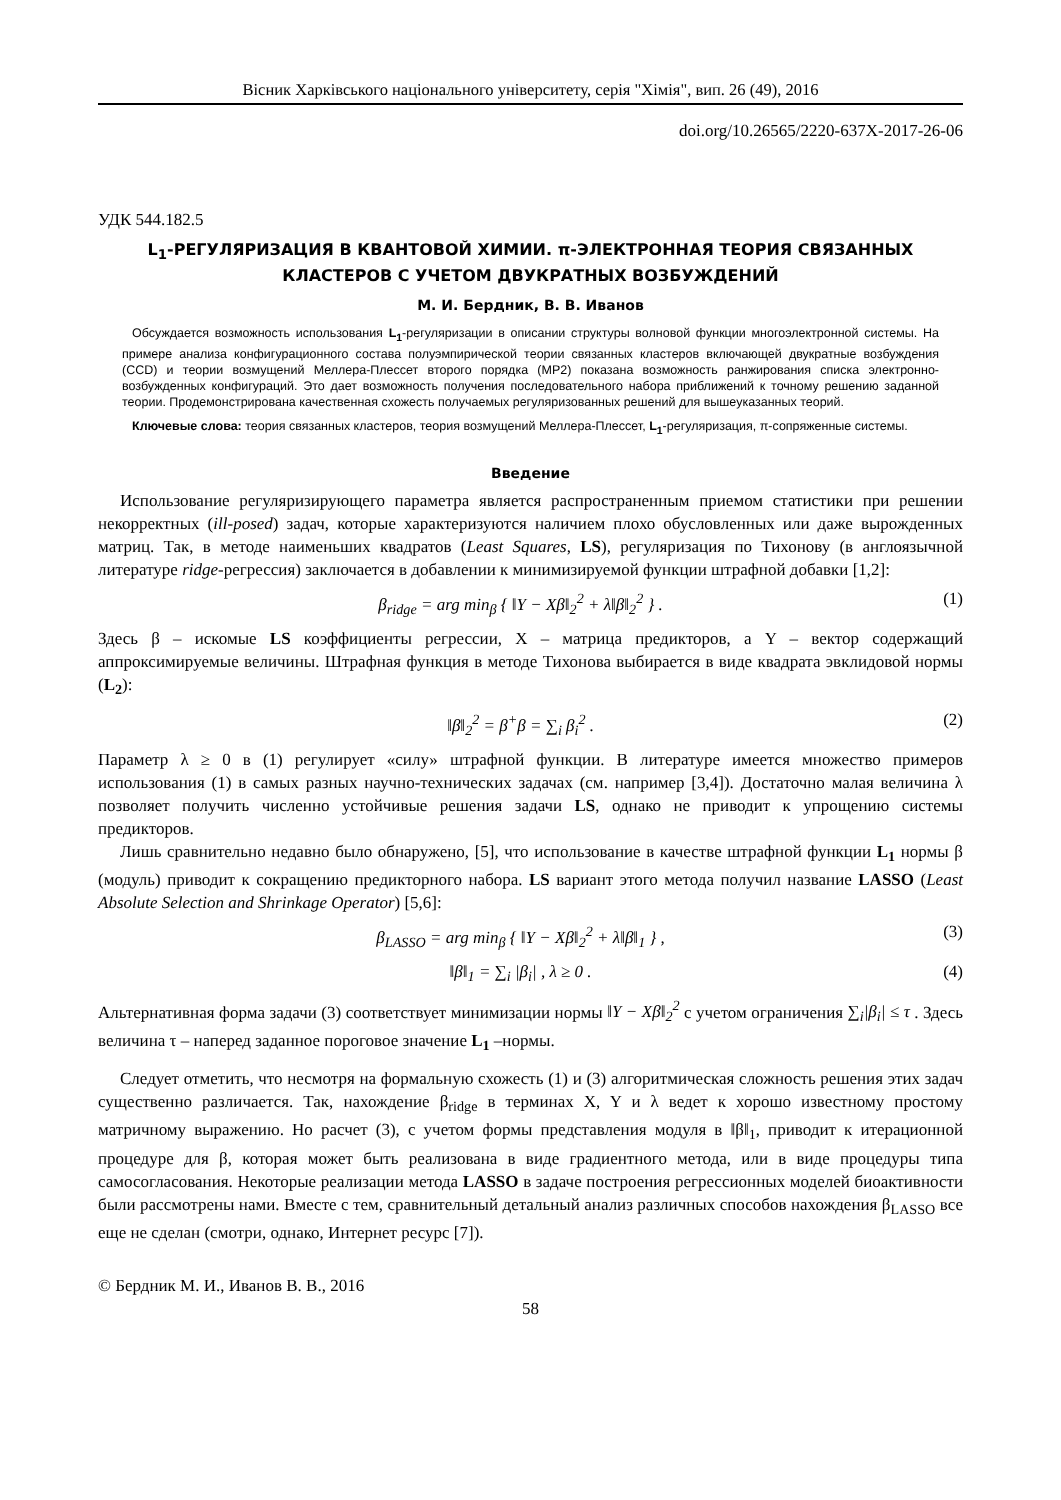Вісник Харківського національного університету, серія "Хімія", вип. 26 (49), 2016
doi.org/10.26565/2220-637X-2017-26-06
УДК 544.182.5
L<sub>1</sub>-РЕГУЛЯРИЗАЦИЯ В КВАНТОВОЙ ХИМИИ. π-ЭЛЕКТРОННАЯ ТЕОРИЯ СВЯЗАННЫХ КЛАСТЕРОВ С УЧЕТОМ ДВУКРАТНЫХ ВОЗБУЖДЕНИЙ
М. И. Бердник, В. В. Иванов
Обсуждается возможность использования L<sub>1</sub>-регуляризации в описании структуры волновой функции многоэлектронной системы. На примере анализа конфигурационного состава полуэмпирической теории связанных кластеров включающей двукратные возбуждения (CCD) и теории возмущений Меллера-Плессет второго порядка (MP2) показана возможность ранжирования списка электронно-возбужденных конфигураций. Это дает возможность получения последовательного набора приближений к точному решению заданной теории. Продемонстрирована качественная схожесть получаемых регуляризованных решений для вышеуказанных теорий.
Ключевые слова: теория связанных кластеров, теория возмущений Меллера-Плессет, L<sub>1</sub>-регуляризация, π-сопряженные системы.
Введение
Использование регуляризирующего параметра является распространенным приемом статистики при решении некорректных (ill-posed) задач, которые характеризуются наличием плохо обусловленных или даже вырожденных матриц. Так, в методе наименьших квадратов (Least Squares, LS), регуляризация по Тихонову (в англоязычной литературе ridge-регрессия) заключается в добавлении к минимизируемой функции штрафной добавки [1,2]:
β<sub>ridge</sub> = arg min<sub>β</sub> { ‖Y − Xβ‖<sub>2</sub><sup>2</sup> + λ‖β‖<sub>2</sub><sup>2</sup> } . (1)
Здесь β – искомые LS коэффициенты регрессии, X – матрица предикторов, а Y – вектор содержащий аппроксимируемые величины. Штрафная функция в методе Тихонова выбирается в виде квадрата эвклидовой нормы (L<sub>2</sub>):
‖β‖<sub>2</sub><sup>2</sup> = β<sup>+</sup>β = ∑<sub>i</sub> β<sub>i</sub><sup>2</sup> . (2)
Параметр λ ≥ 0 в (1) регулирует «силу» штрафной функции. В литературе имеется множество примеров использования (1) в самых разных научно-технических задачах (см. например [3,4]). Достаточно малая величина λ позволяет получить численно устойчивые решения задачи LS, однако не приводит к упрощению системы предикторов.
Лишь сравнительно недавно было обнаружено, [5], что использование в качестве штрафной функции L<sub>1</sub> нормы β (модуль) приводит к сокращению предикторного набора. LS вариант этого метода получил название LASSO (Least Absolute Selection and Shrinkage Operator) [5,6]:
β<sub>LASSO</sub> = arg min<sub>β</sub> { ‖Y − Xβ‖<sub>2</sub><sup>2</sup> + λ‖β‖<sub>1</sub> } , (3)
‖β‖<sub>1</sub> = ∑<sub>i</sub> |β<sub>i</sub>| , λ ≥ 0 . (4)
Альтернативная форма задачи (3) соответствует минимизации нормы ‖Y − Xβ‖<sub>2</sub><sup>2</sup> с учетом ограничения ∑<sub>i</sub>|β<sub>i</sub>| ≤ τ . Здесь величина τ – наперед заданное пороговое значение L<sub>1</sub> –нормы.
Следует отметить, что несмотря на формальную схожесть (1) и (3) алгоритмическая сложность решения этих задач существенно различается. Так, нахождение β<sub>ridge</sub> в терминах X, Y и λ ведет к хорошо известному простому матричному выражению. Но расчет (3), с учетом формы представления модуля в ‖β‖<sub>1</sub>, приводит к итерационной процедуре для β, которая может быть реализована в виде градиентного метода, или в виде процедуры типа самосогласования. Некоторые реализации метода LASSO в задаче построения регрессионных моделей биоактивности были рассмотрены нами. Вместе с тем, сравнительный детальный анализ различных способов нахождения β<sub>LASSO</sub> все еще не сделан (смотри, однако, Интернет ресурс [7]).
© Бердник М. И., Иванов В. В., 2016
58